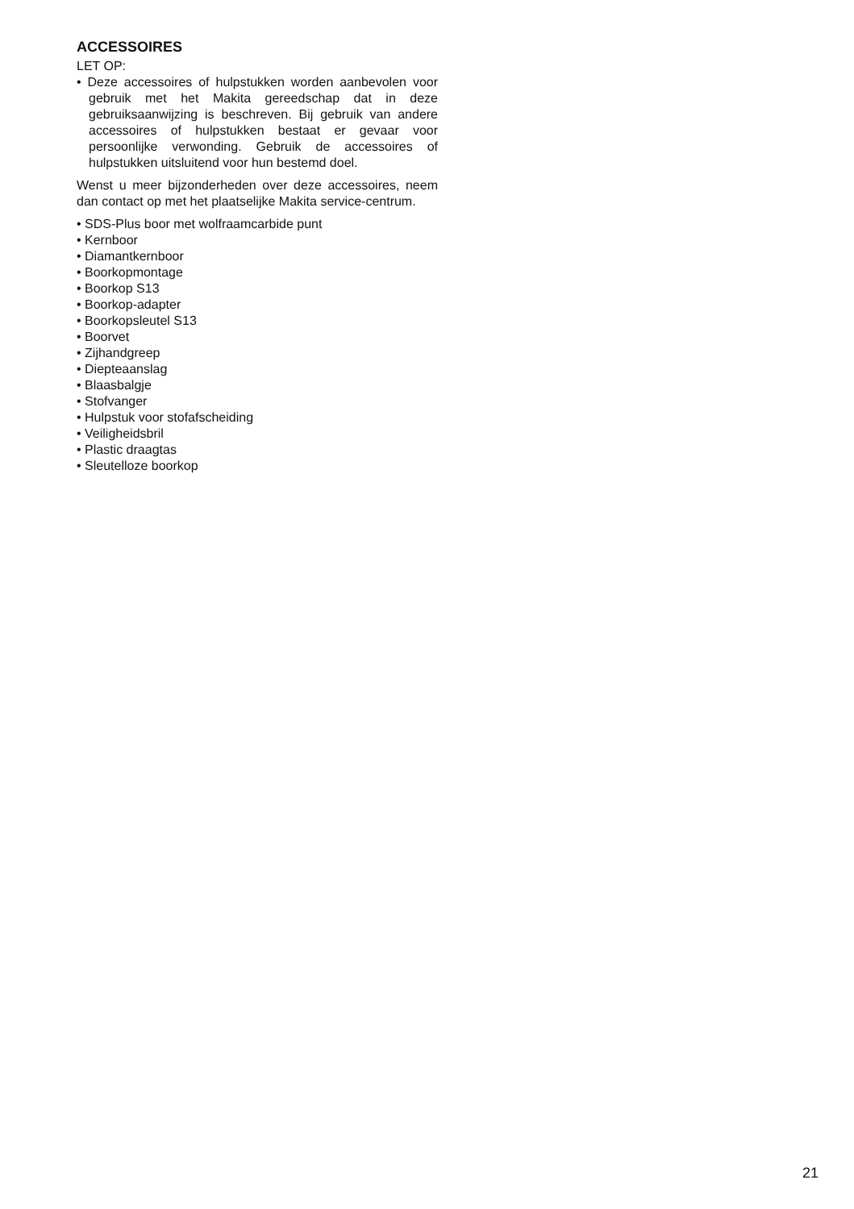ACCESSOIRES
LET OP:
• Deze accessoires of hulpstukken worden aanbevolen voor gebruik met het Makita gereedschap dat in deze gebruiksaanwijzing is beschreven. Bij gebruik van andere accessoires of hulpstukken bestaat er gevaar voor persoonlijke verwonding. Gebruik de accessoires of hulpstukken uitsluitend voor hun bestemd doel.
Wenst u meer bijzonderheden over deze accessoires, neem dan contact op met het plaatselijke Makita service-centrum.
• SDS-Plus boor met wolfraamcarbide punt
• Kernboor
• Diamantkernboor
• Boorkopmontage
• Boorkop S13
• Boorkop-adapter
• Boorkopsleutel S13
• Boorvet
• Zijhandgreep
• Diepteaanslag
• Blaasbalgje
• Stofvanger
• Hulpstuk voor stofafscheiding
• Veiligheidsbril
• Plastic draagtas
• Sleutelloze boorkop
21